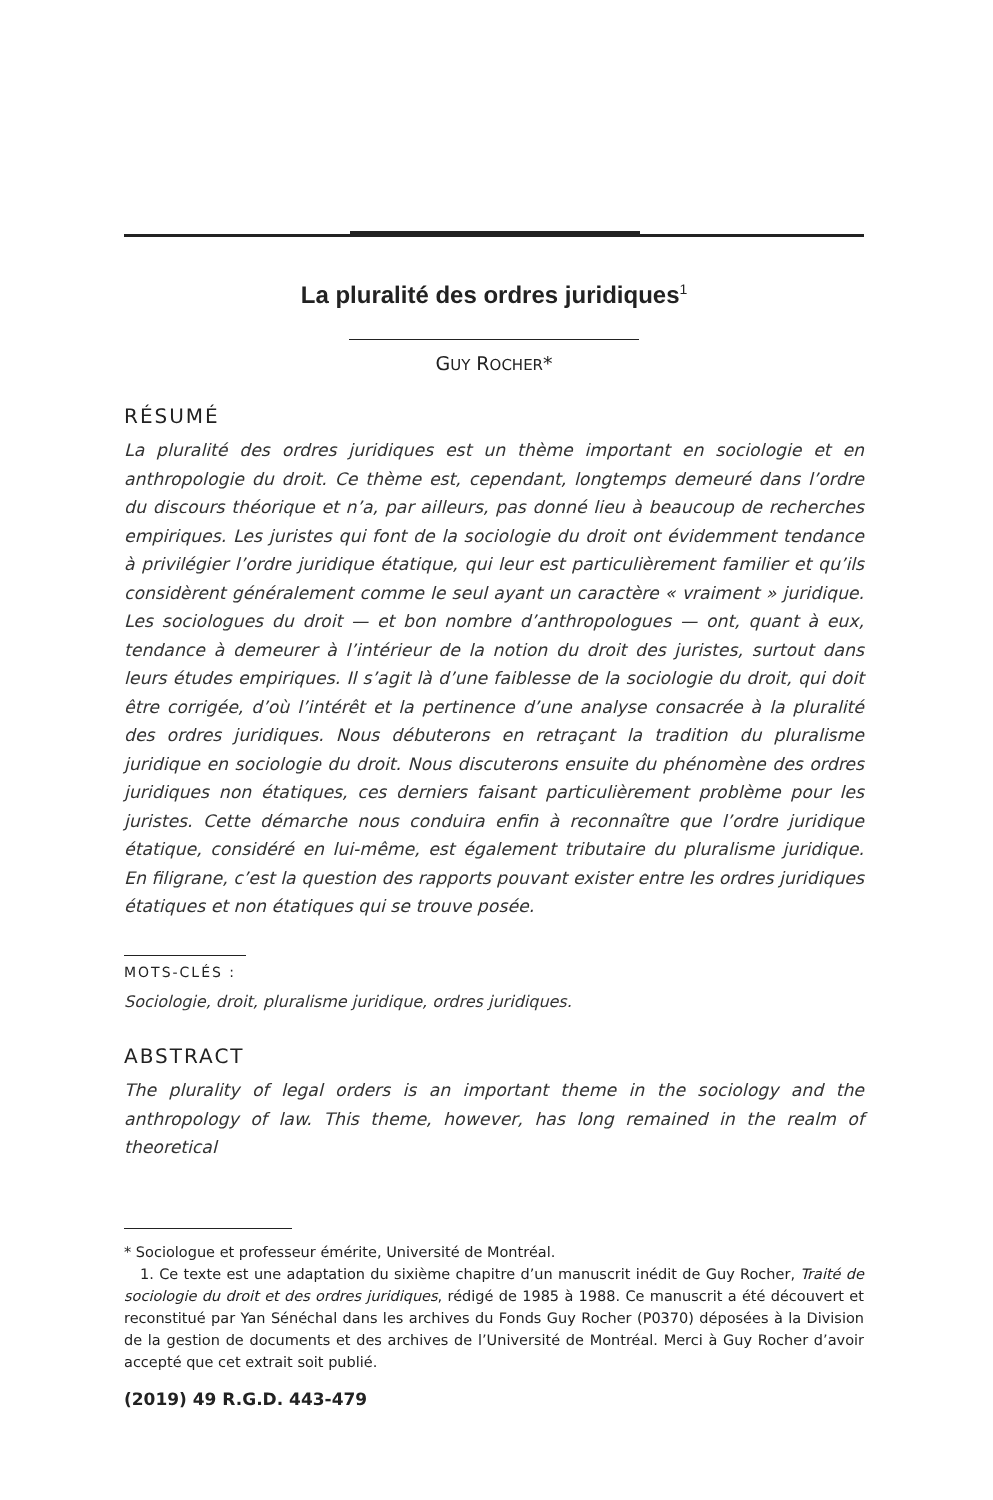La pluralité des ordres juridiques<sup>1</sup>
GUY ROCHER*
RÉSUMÉ
La pluralité des ordres juridiques est un thème important en sociologie et en anthropologie du droit. Ce thème est, cependant, longtemps demeuré dans l’ordre du discours théorique et n’a, par ailleurs, pas donné lieu à beaucoup de recherches empiriques. Les juristes qui font de la sociologie du droit ont évidemment tendance à privilégier l’ordre juridique étatique, qui leur est particulièrement familier et qu’ils considèrent généralement comme le seul ayant un caractère « vraiment » juridique. Les sociologues du droit — et bon nombre d’anthropologues — ont, quant à eux, tendance à demeurer à l’intérieur de la notion du droit des juristes, surtout dans leurs études empiriques. Il s’agit là d’une faiblesse de la sociologie du droit, qui doit être corrigée, d’où l’intérêt et la pertinence d’une analyse consacrée à la pluralité des ordres juridiques. Nous débuterons en retraçant la tradition du pluralisme juridique en sociologie du droit. Nous discuterons ensuite du phénomène des ordres juridiques non étatiques, ces derniers faisant particulièrement problème pour les juristes. Cette démarche nous conduira enfin à reconnaître que l’ordre juridique étatique, considéré en lui-même, est également tributaire du pluralisme juridique. En filigrane, c’est la question des rapports pouvant exister entre les ordres juridiques étatiques et non étatiques qui se trouve posée.
MOTS-CLÉS :
Sociologie, droit, pluralisme juridique, ordres juridiques.
ABSTRACT
The plurality of legal orders is an important theme in the sociology and the anthropology of law. This theme, however, has long remained in the realm of theoretical
* Sociologue et professeur émérite, Université de Montréal.
1. Ce texte est une adaptation du sixième chapitre d’un manuscrit inédit de Guy Rocher, Traité de sociologie du droit et des ordres juridiques, rédigé de 1985 à 1988. Ce manuscrit a été découvert et reconstitué par Yan Sénéchal dans les archives du Fonds Guy Rocher (P0370) déposées à la Division de la gestion de documents et des archives de l’Université de Montréal. Merci à Guy Rocher d’avoir accepté que cet extrait soit publié.
(2019) 49 R.G.D. 443-479